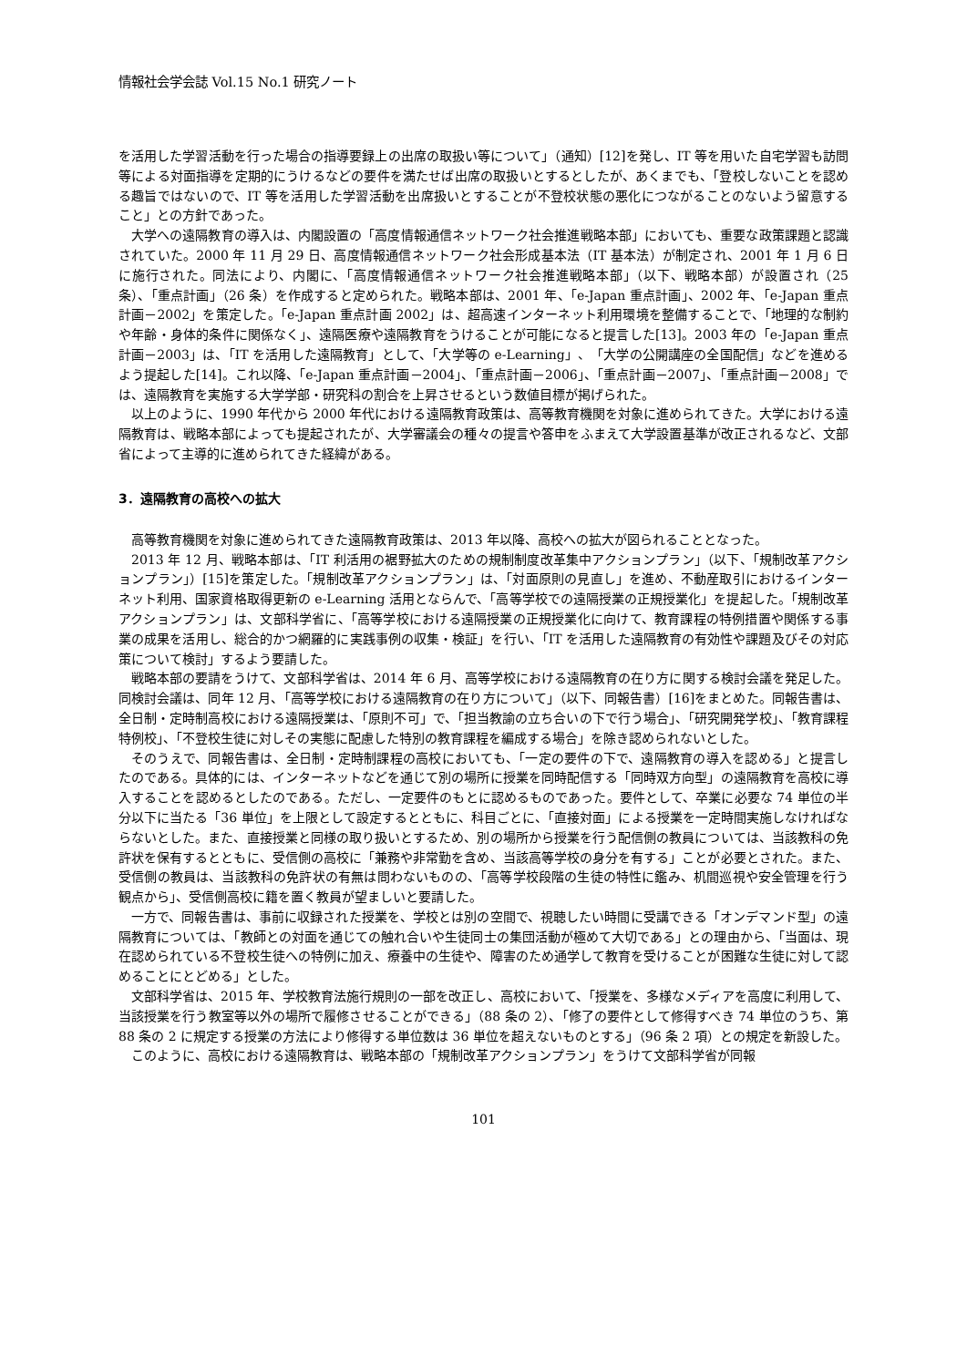情報社会学会誌 Vol.15 No.1 研究ノート
を活用した学習活動を行った場合の指導要録上の出席の取扱い等について」（通知）[12]を発し、IT 等を用いた自宅学習も訪問等による対面指導を定期的にうけるなどの要件を満たせば出席の取扱いとするとしたが、あくまでも、「登校しないことを認める趣旨ではないので、IT 等を活用した学習活動を出席扱いとすることが不登校状態の悪化につながることのないよう留意すること」との方針であった。
大学への遠隔教育の導入は、内閣設置の「高度情報通信ネットワーク社会推進戦略本部」においても、重要な政策課題と認識されていた。2000 年 11 月 29 日、高度情報通信ネットワーク社会形成基本法（IT 基本法）が制定され、2001 年 1 月 6 日に施行された。同法により、内閣に、「高度情報通信ネットワーク社会推進戦略本部」（以下、戦略本部）が設置され（25 条）、「重点計画」（26 条）を作成すると定められた。戦略本部は、2001 年、「e-Japan 重点計画」、2002 年、「e-Japan 重点計画－2002」を策定した。「e-Japan 重点計画 2002」は、超高速インターネット利用環境を整備することで、「地理的な制約や年齢・身体的条件に関係なく」、遠隔医療や遠隔教育をうけることが可能になると提言した[13]。2003 年の「e-Japan 重点計画－2003」は、「IT を活用した遠隔教育」として、「大学等の e-Learning」、「大学の公開講座の全国配信」などを進めるよう提起した[14]。これ以降、「e-Japan 重点計画－2004」、「重点計画－2006」、「重点計画－2007」、「重点計画－2008」では、遠隔教育を実施する大学学部・研究科の割合を上昇させるという数値目標が掲げられた。
以上のように、1990 年代から 2000 年代における遠隔教育政策は、高等教育機関を対象に進められてきた。大学における遠隔教育は、戦略本部によっても提起されたが、大学審議会の種々の提言や答申をふまえて大学設置基準が改正されるなど、文部省によって主導的に進められてきた経緯がある。
3．遠隔教育の高校への拡大
高等教育機関を対象に進められてきた遠隔教育政策は、2013 年以降、高校への拡大が図られることとなった。
2013 年 12 月、戦略本部は、「IT 利活用の裾野拡大のための規制制度改革集中アクションプラン」（以下、「規制改革アクションプラン」）[15]を策定した。「規制改革アクションプラン」は、「対面原則の見直し」を進め、不動産取引におけるインターネット利用、国家資格取得更新の e-Learning 活用とならんで、「高等学校での遠隔授業の正規授業化」を提起した。「規制改革アクションプラン」は、文部科学省に、「高等学校における遠隔授業の正規授業化に向けて、教育課程の特例措置や関係する事業の成果を活用し、総合的かつ網羅的に実践事例の収集・検証」を行い、「IT を活用した遠隔教育の有効性や課題及びその対応策について検討」するよう要請した。
戦略本部の要請をうけて、文部科学省は、2014 年 6 月、高等学校における遠隔教育の在り方に関する検討会議を発足した。同検討会議は、同年 12 月、「高等学校における遠隔教育の在り方について」（以下、同報告書）[16]をまとめた。同報告書は、全日制・定時制高校における遠隔授業は、「原則不可」で、「担当教諭の立ち合いの下で行う場合」、「研究開発学校」、「教育課程特例校」、「不登校生徒に対しその実態に配慮した特別の教育課程を編成する場合」を除き認められないとした。
そのうえで、同報告書は、全日制・定時制課程の高校においても、「一定の要件の下で、遠隔教育の導入を認める」と提言したのである。具体的には、インターネットなどを通じて別の場所に授業を同時配信する「同時双方向型」の遠隔教育を高校に導入することを認めるとしたのである。ただし、一定要件のもとに認めるものであった。要件として、卒業に必要な 74 単位の半分以下に当たる「36 単位」を上限として設定するとともに、科目ごとに、「直接対面」による授業を一定時間実施しなければならないとした。また、直接授業と同様の取り扱いとするため、別の場所から授業を行う配信側の教員については、当該教科の免許状を保有するとともに、受信側の高校に「兼務や非常勤を含め、当該高等学校の身分を有する」ことが必要とされた。また、受信側の教員は、当該教科の免許状の有無は問わないものの、「高等学校段階の生徒の特性に鑑み、机間巡視や安全管理を行う観点から」、受信側高校に籍を置く教員が望ましいと要請した。
一方で、同報告書は、事前に収録された授業を、学校とは別の空間で、視聴したい時間に受講できる「オンデマンド型」の遠隔教育については、「教師との対面を通じての触れ合いや生徒同士の集団活動が極めて大切である」との理由から、「当面は、現在認められている不登校生徒への特例に加え、療養中の生徒や、障害のため通学して教育を受けることが困難な生徒に対して認めることにとどめる」とした。
文部科学省は、2015 年、学校教育法施行規則の一部を改正し、高校において、「授業を、多様なメディアを高度に利用して、当該授業を行う教室等以外の場所で履修させることができる」（88 条の 2）、「修了の要件として修得すべき 74 単位のうち、第 88 条の 2 に規定する授業の方法により修得する単位数は 36 単位を超えないものとする」（96 条 2 項）との規定を新設した。
このように、高校における遠隔教育は、戦略本部の「規制改革アクションプラン」をうけて文部科学省が同報
101